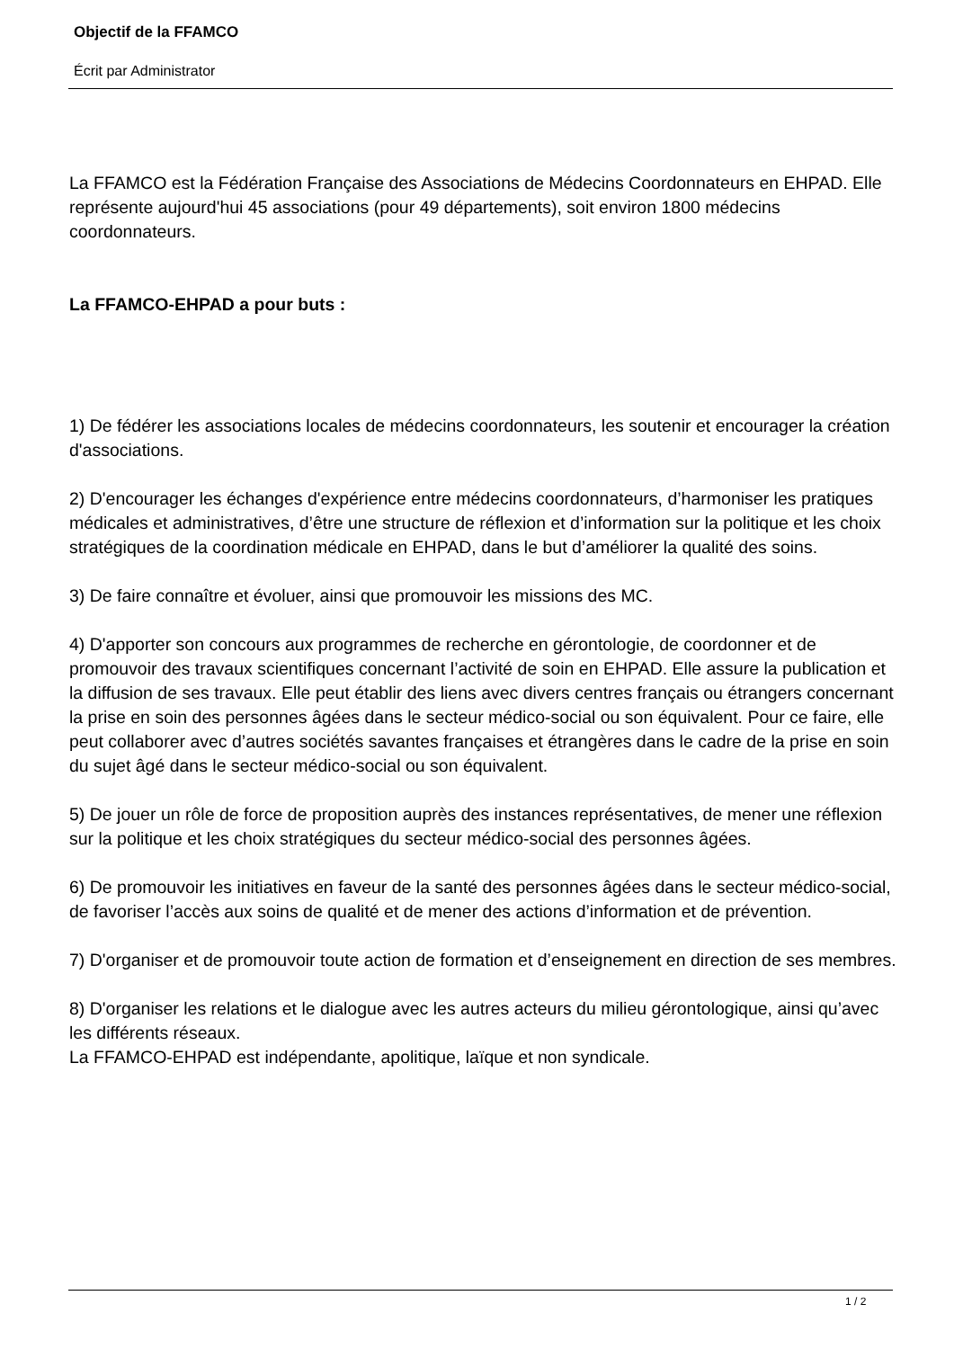Objectif de la FFAMCO
Écrit par Administrator
La FFAMCO est la Fédération Française des Associations de Médecins Coordonnateurs en EHPAD. Elle représente aujourd'hui 45 associations (pour 49 départements), soit environ 1800 médecins coordonnateurs.
La FFAMCO-EHPAD a pour buts :
1) De fédérer les associations locales de médecins coordonnateurs, les soutenir et encourager la création d'associations.
2) D'encourager les échanges d'expérience entre médecins coordonnateurs, d’harmoniser les pratiques médicales et administratives, d’être une structure de réflexion et d’information sur la politique et les choix stratégiques de la coordination médicale en EHPAD, dans le but d’améliorer la qualité des soins.
3) De faire connaître et évoluer, ainsi que promouvoir les missions des MC.
4) D'apporter son concours aux programmes de recherche en gérontologie, de coordonner et de promouvoir des travaux scientifiques concernant l’activité de soin en EHPAD. Elle assure la publication et la diffusion de ses travaux. Elle peut établir des liens avec divers centres français ou étrangers concernant la prise en soin des personnes âgées dans le secteur médico-social ou son équivalent. Pour ce faire, elle peut collaborer avec d’autres sociétés savantes françaises et étrangères dans le cadre de la prise en soin du sujet âgé dans le secteur médico-social ou son équivalent.
5) De jouer un rôle de force de proposition auprès des instances représentatives, de mener une réflexion sur la politique et les choix stratégiques du secteur médico-social des personnes âgées.
6) De promouvoir les initiatives en faveur de la santé des personnes âgées dans le secteur médico-social, de favoriser l’accès aux soins de qualité et de mener des actions d’information et de prévention.
7) D'organiser et de promouvoir toute action de formation et d’enseignement en direction de ses membres.
8) D'organiser les relations et le dialogue avec les autres acteurs du milieu gérontologique, ainsi qu’avec les différents réseaux.
La FFAMCO-EHPAD est indépendante, apolitique, laïque et non syndicale.
1 / 2